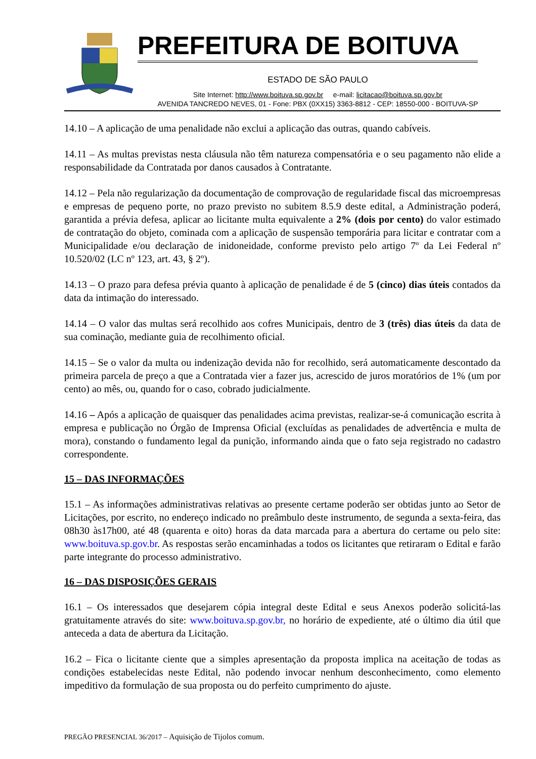PREFEITURA DE BOITUVA
ESTADO DE SÃO PAULO
Site Internet: http://www.boituva.sp.gov.br e-mail: licitacao@boituva.sp.gov.br
AVENIDA TANCREDO NEVES, 01 - Fone: PBX (0XX15) 3363-8812 - CEP: 18550-000 - BOITUVA-SP
14.10 – A aplicação de uma penalidade não exclui a aplicação das outras, quando cabíveis.
14.11 – As multas previstas nesta cláusula não têm natureza compensatória e o seu pagamento não elide a responsabilidade da Contratada por danos causados à Contratante.
14.12 – Pela não regularização da documentação de comprovação de regularidade fiscal das microempresas e empresas de pequeno porte, no prazo previsto no subitem 8.5.9 deste edital, a Administração poderá, garantida a prévia defesa, aplicar ao licitante multa equivalente a 2% (dois por cento) do valor estimado de contratação do objeto, cominada com a aplicação de suspensão temporária para licitar e contratar com a Municipalidade e/ou declaração de inidoneidade, conforme previsto pelo artigo 7º da Lei Federal nº 10.520/02 (LC nº 123, art. 43, § 2º).
14.13 – O prazo para defesa prévia quanto à aplicação de penalidade é de 5 (cinco) dias úteis contados da data da intimação do interessado.
14.14 – O valor das multas será recolhido aos cofres Municipais, dentro de 3 (três) dias úteis da data de sua cominação, mediante guia de recolhimento oficial.
14.15 – Se o valor da multa ou indenização devida não for recolhido, será automaticamente descontado da primeira parcela de preço a que a Contratada vier a fazer jus, acrescido de juros moratórios de 1% (um por cento) ao mês, ou, quando for o caso, cobrado judicialmente.
14.16 – Após a aplicação de quaisquer das penalidades acima previstas, realizar-se-á comunicação escrita à empresa e publicação no Órgão de Imprensa Oficial (excluídas as penalidades de advertência e multa de mora), constando o fundamento legal da punição, informando ainda que o fato seja registrado no cadastro correspondente.
15 – DAS INFORMAÇÕES
15.1 – As informações administrativas relativas ao presente certame poderão ser obtidas junto ao Setor de Licitações, por escrito, no endereço indicado no preâmbulo deste instrumento, de segunda a sexta-feira, das 08h30 às17h00, até 48 (quarenta e oito) horas da data marcada para a abertura do certame ou pelo site: www.boituva.sp.gov.br. As respostas serão encaminhadas a todos os licitantes que retiraram o Edital e farão parte integrante do processo administrativo.
16 – DAS DISPOSIÇÕES GERAIS
16.1 – Os interessados que desejarem cópia integral deste Edital e seus Anexos poderão solicitá-las gratuitamente através do site: www.boituva.sp.gov.br, no horário de expediente, até o último dia útil que anteceda a data de abertura da Licitação.
16.2 – Fica o licitante ciente que a simples apresentação da proposta implica na aceitação de todas as condições estabelecidas neste Edital, não podendo invocar nenhum desconhecimento, como elemento impeditivo da formulação de sua proposta ou do perfeito cumprimento do ajuste.
PREGÃO PRESENCIAL 36/2017 – Aquisição de Tijolos comum.